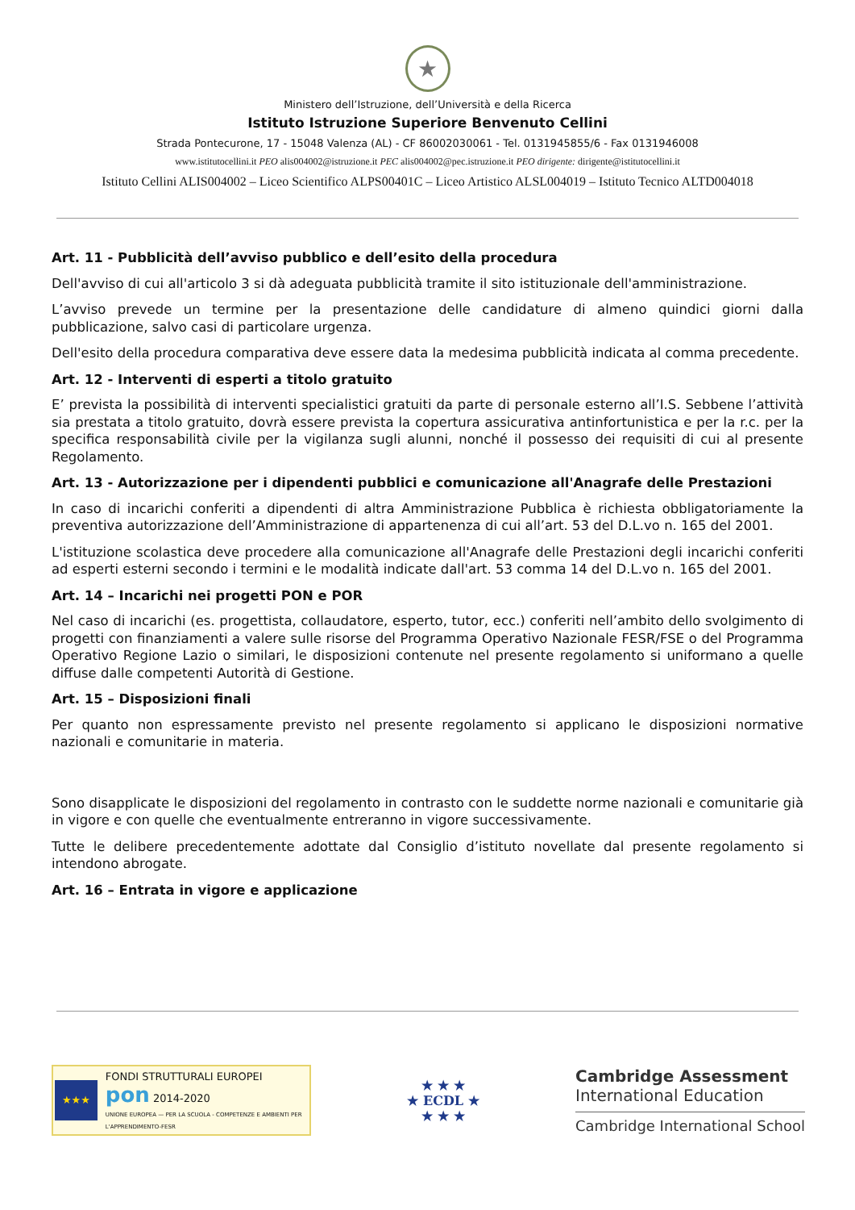★
Ministero dell’Istruzione, dell’Università e della Ricerca
Istituto Istruzione Superiore Benvenuto Cellini
Strada Pontecurone, 17 - 15048 Valenza (AL) - CF 86002030061 - Tel. 0131945855/6 - Fax 0131946008
www.istitutocellini.it PEO alis004002@istruzione.it PEC alis004002@pec.istruzione.it PEO dirigente: dirigente@istitutocellini.it
Istituto Cellini ALIS004002 – Liceo Scientifico ALPS00401C – Liceo Artistico ALSL004019 – Istituto Tecnico ALTD004018
Art. 11 - Pubblicità dell’avviso pubblico e dell’esito della procedura
Dell'avviso di cui all'articolo 3 si dà adeguata pubblicità tramite il sito istituzionale dell'amministrazione.
L’avviso prevede un termine per la presentazione delle candidature di almeno quindici giorni dalla pubblicazione, salvo casi di particolare urgenza.
Dell'esito della procedura comparativa deve essere data la medesima pubblicità indicata al comma precedente.
Art. 12 - Interventi di esperti a titolo gratuito
E’ prevista la possibilità di interventi specialistici gratuiti da parte di personale esterno all’I.S. Sebbene l’attività sia prestata a titolo gratuito, dovrà essere prevista la copertura assicurativa antinfortunistica e per la r.c. per la specifica responsabilità civile per la vigilanza sugli alunni, nonché il possesso dei requisiti di cui al presente Regolamento.
Art. 13 - Autorizzazione per i dipendenti pubblici e comunicazione all'Anagrafe delle Prestazioni
In caso di incarichi conferiti a dipendenti di altra Amministrazione Pubblica è richiesta obbligatoriamente la preventiva autorizzazione dell’Amministrazione di appartenenza di cui all’art. 53 del D.L.vo n. 165 del 2001.
L'istituzione scolastica deve procedere alla comunicazione all'Anagrafe delle Prestazioni degli incarichi conferiti ad esperti esterni secondo i termini e le modalità indicate dall'art. 53 comma 14 del D.L.vo n. 165 del 2001.
Art. 14 – Incarichi nei progetti PON e POR
Nel caso di incarichi (es. progettista, collaudatore, esperto, tutor, ecc.) conferiti nell’ambito dello svolgimento di progetti con finanziamenti a valere sulle risorse del Programma Operativo Nazionale FESR/FSE o del Programma Operativo Regione Lazio o similari, le disposizioni contenute nel presente regolamento si uniformano a quelle diffuse dalle competenti Autorità di Gestione.
Art. 15 – Disposizioni finali
Per quanto non espressamente previsto nel presente regolamento si applicano le disposizioni normative nazionali e comunitarie in materia.
Sono disapplicate le disposizioni del regolamento in contrasto con le suddette norme nazionali e comunitarie già in vigore e con quelle che eventualmente entreranno in vigore successivamente.
Tutte le delibere precedentemente adottate dal Consiglio d’istituto novellate dal presente regolamento si intendono abrogate.
Art. 16 – Entrata in vigore e applicazione
★★★
FONDI STRUTTURALI EUROPEI pon 2014-2020
UNIONE EUROPEA — PER LA SCUOLA - COMPETENZE E AMBIENTI PER L'APPRENDIMENTO-FESR
★ ★ ★
★ ECDL ★
★ ★ ★
Cambridge Assessment
International Education
Cambridge International School